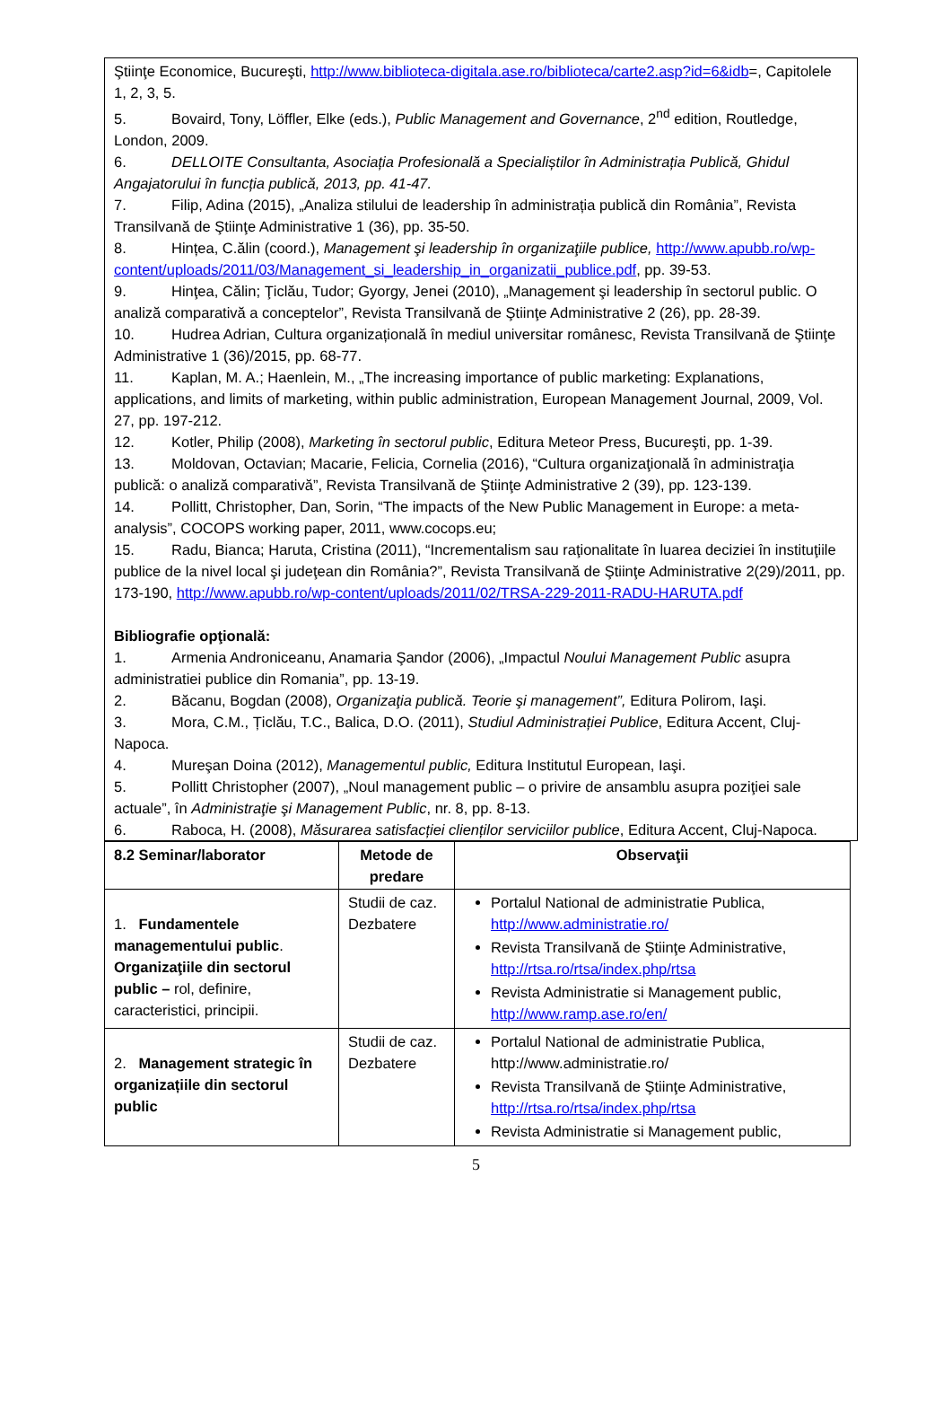Ştiinţe Economice, Bucureşti, http://www.biblioteca-digitala.ase.ro/biblioteca/carte2.asp?id=6&idb=, Capitolele 1, 2, 3, 5.
5. Bovaird, Tony, Löffler, Elke (eds.), Public Management and Governance, 2<sup>nd</sup> edition, Routledge, London, 2009.
6. DELLOITE Consultanta, Asociația Profesională a Specialiștilor în Administrația Publică, Ghidul Angajatorului în funcția publică, 2013, pp. 41-47.
7. Filip, Adina (2015), „Analiza stilului de leadership în administrația publică din România”, Revista Transilvană de Ştiinţe Administrative 1 (36), pp. 35-50.
8. Hințea, C.ălin (coord.), Management şi leadership în organizaţiile publice, http://www.apubb.ro/wp-content/uploads/2011/03/Management_si_leadership_in_organizatii_publice.pdf, pp. 39-53.
9. Hinţea, Călin; Ţiclău, Tudor; Gyorgy, Jenei (2010), „Management şi leadership în sectorul public. O analiză comparativă a conceptelor”, Revista Transilvană de Ştiinţe Administrative 2 (26), pp. 28-39.
10. Hudrea Adrian, Cultura organizațională în mediul universitar românesc, Revista Transilvană de Ştiinţe Administrative 1 (36)/2015, pp. 68-77.
11. Kaplan, M. A.; Haenlein, M., „The increasing importance of public marketing: Explanations, applications, and limits of marketing, within public administration, European Management Journal, 2009, Vol. 27, pp. 197-212.
12. Kotler, Philip (2008), Marketing în sectorul public, Editura Meteor Press, Bucureşti, pp. 1-39.
13. Moldovan, Octavian; Macarie, Felicia, Cornelia (2016), “Cultura organizaţională în administraţia publică: o analiză comparativă”, Revista Transilvană de Ştiinţe Administrative 2 (39), pp. 123-139.
14. Pollitt, Christopher, Dan, Sorin, “The impacts of the New Public Management in Europe: a meta-analysis”, COCOPS working paper, 2011, www.cocops.eu;
15. Radu, Bianca; Haruta, Cristina (2011), “Incrementalism sau raţionalitate în luarea deciziei în instituţiile publice de la nivel local şi judeţean din România?”, Revista Transilvană de Ştiinţe Administrative 2(29)/2011, pp. 173-190, http://www.apubb.ro/wp-content/uploads/2011/02/TRSA-229-2011-RADU-HARUTA.pdf
Bibliografie opţională:
1. Armenia Androniceanu, Anamaria Şandor (2006), „Impactul Noului Management Public asupra administratiei publice din Romania”, pp. 13-19.
2. Băcanu, Bogdan (2008), Organizaţia publică. Teorie şi management”, Editura Polirom, Iaşi.
3. Mora, C.M., Țiclău, T.C., Balica, D.O. (2011), Studiul Administrației Publice, Editura Accent, Cluj-Napoca.
4. Mureşan Doina (2012), Managementul public, Editura Institutul European, Iaşi.
5. Pollitt Christopher (2007), „Noul management public – o privire de ansamblu asupra poziţiei sale actuale”, în Administraţie şi Management Public, nr. 8, pp. 8-13.
6. Raboca, H. (2008), Măsurarea satisfacției clienților serviciilor publice, Editura Accent, Cluj-Napoca.
| 8.2 Seminar/laborator | Metode de predare | Observaţii |
| --- | --- | --- |
| 1. Fundamentele managementului public . Organizaţiile din sectorul public – rol, definire, caracteristici, principii. | Studii de caz. Dezbatere | Portalul National de administratie Publica, http://www.administratie.ro/ Revista Transilvană de Ştiinţe Administrative, http://rtsa.ro/rtsa/index.php/rtsa Revista Administratie si Management public, http://www.ramp.ase.ro/en/ |
| 2. Management strategic în organizațiile din sectorul public | Studii de caz. Dezbatere | Portalul National de administratie Publica, http://www.administratie.ro/ Revista Transilvană de Ştiinţe Administrative, http://rtsa.ro/rtsa/index.php/rtsa Revista Administratie si Management public, |
5